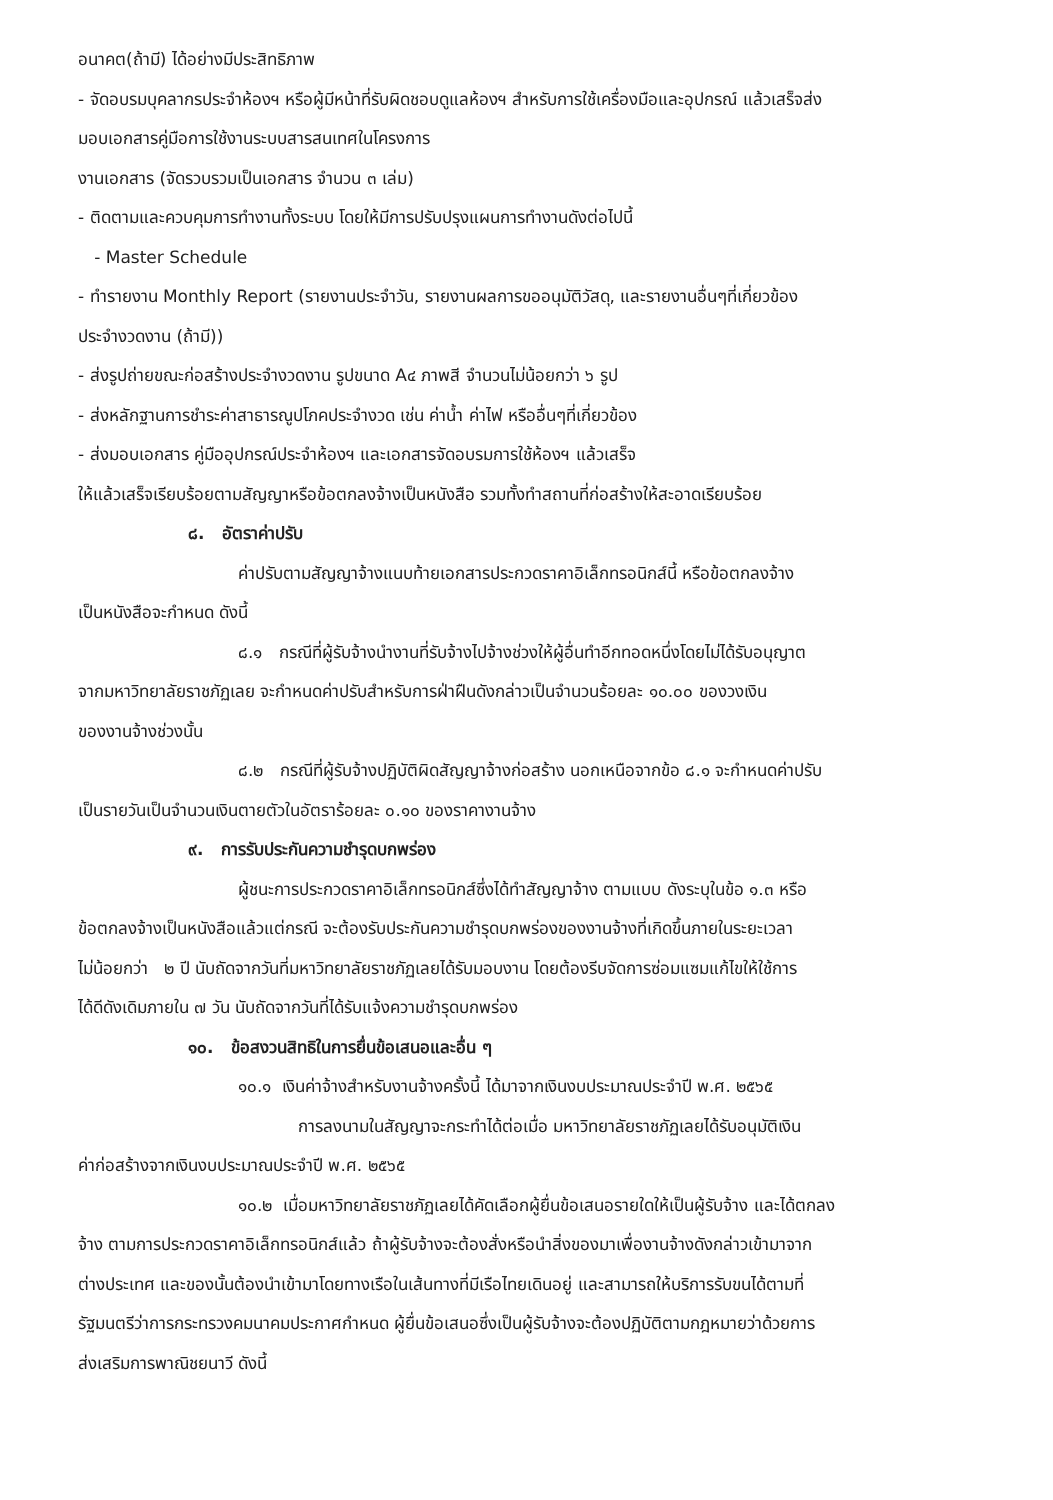อนาคต(ถ้ามี) ได้อย่างมีประสิทธิภาพ
- จัดอบรมบุคลากรประจำห้องฯ หรือผู้มีหน้าที่รับผิดชอบดูแลห้องฯ สำหรับการใช้เครื่องมือและอุปกรณ์ แล้วเสร็จส่ง
มอบเอกสารคู่มือการใช้งานระบบสารสนเทศในโครงการ
งานเอกสาร (จัดรวบรวมเป็นเอกสาร จำนวน ๓ เล่ม)
- ติดตามและควบคุมการทำงานทั้งระบบ โดยให้มีการปรับปรุงแผนการทำงานดังต่อไปนี้
- Master Schedule
- ทำรายงาน Monthly Report (รายงานประจำวัน, รายงานผลการขออนุมัติวัสดุ, และรายงานอื่นๆที่เกี่ยวข้อง
ประจำงวดงาน (ถ้ามี))
- ส่งรูปถ่ายขณะก่อสร้างประจำงวดงาน รูปขนาด A๔ ภาพสี จำนวนไม่น้อยกว่า ๖ รูป
- ส่งหลักฐานการชำระค่าสาธารณูปโภคประจำงวด เช่น ค่าน้ำ ค่าไฟ หรืออื่นๆที่เกี่ยวข้อง
- ส่งมอบเอกสาร คู่มืออุปกรณ์ประจำห้องฯ และเอกสารจัดอบรมการใช้ห้องฯ แล้วเสร็จ
ให้แล้วเสร็จเรียบร้อยตามสัญญาหรือข้อตกลงจ้างเป็นหนังสือ รวมทั้งทำสถานที่ก่อสร้างให้สะอาดเรียบร้อย
๘. อัตราค่าปรับ
ค่าปรับตามสัญญาจ้างแนบท้ายเอกสารประกวดราคาอิเล็กทรอนิกส์นี้ หรือข้อตกลงจ้าง
เป็นหนังสือจะกำหนด ดังนี้
๘.๑ กรณีที่ผู้รับจ้างนำงานที่รับจ้างไปจ้างช่วงให้ผู้อื่นทำอีกทอดหนึ่งโดยไม่ได้รับอนุญาต
จากมหาวิทยาลัยราชภัฏเลย จะกำหนดค่าปรับสำหรับการฝ่าฝืนดังกล่าวเป็นจำนวนร้อยละ ๑๐.๐๐ ของวงเงิน
ของงานจ้างช่วงนั้น
๘.๒ กรณีที่ผู้รับจ้างปฏิบัติผิดสัญญาจ้างก่อสร้าง นอกเหนือจากข้อ ๘.๑ จะกำหนดค่าปรับ
เป็นรายวันเป็นจำนวนเงินตายตัวในอัตราร้อยละ ๐.๑๐ ของราคางานจ้าง
๙. การรับประกันความชำรุดบกพร่อง
ผู้ชนะการประกวดราคาอิเล็กทรอนิกส์ซึ่งได้ทำสัญญาจ้าง ตามแบบ ดังระบุในข้อ ๑.๓ หรือ
ข้อตกลงจ้างเป็นหนังสือแล้วแต่กรณี จะต้องรับประกันความชำรุดบกพร่องของงานจ้างที่เกิดขึ้นภายในระยะเวลา
ไม่น้อยกว่า ๒ ปี นับถัดจากวันที่มหาวิทยาลัยราชภัฏเลยได้รับมอบงาน โดยต้องรีบจัดการซ่อมแซมแก้ไขให้ใช้การ
ได้ดีดังเดิมภายใน ๗ วัน นับถัดจากวันที่ได้รับแจ้งความชำรุดบกพร่อง
๑๐. ข้อสงวนสิทธิในการยื่นข้อเสนอและอื่น ๆ
๑๐.๑ เงินค่าจ้างสำหรับงานจ้างครั้งนี้ ได้มาจากเงินงบประมาณประจำปี พ.ศ. ๒๕๖๕
การลงนามในสัญญาจะกระทำได้ต่อเมื่อ มหาวิทยาลัยราชภัฏเลยได้รับอนุมัติเงิน
ค่าก่อสร้างจากเงินงบประมาณประจำปี พ.ศ. ๒๕๖๕
๑๐.๒ เมื่อมหาวิทยาลัยราชภัฏเลยได้คัดเลือกผู้ยื่นข้อเสนอรายใดให้เป็นผู้รับจ้าง และได้ตกลง
จ้าง ตามการประกวดราคาอิเล็กทรอนิกส์แล้ว ถ้าผู้รับจ้างจะต้องสั่งหรือนำสิ่งของมาเพื่องานจ้างดังกล่าวเข้ามาจาก
ต่างประเทศ และของนั้นต้องนำเข้ามาโดยทางเรือในเส้นทางที่มีเรือไทยเดินอยู่ และสามารถให้บริการรับขนได้ตามที่
รัฐมนตรีว่าการกระทรวงคมนาคมประกาศกำหนด ผู้ยื่นข้อเสนอซึ่งเป็นผู้รับจ้างจะต้องปฏิบัติตามกฎหมายว่าด้วยการ
ส่งเสริมการพาณิชยนาวี ดังนี้